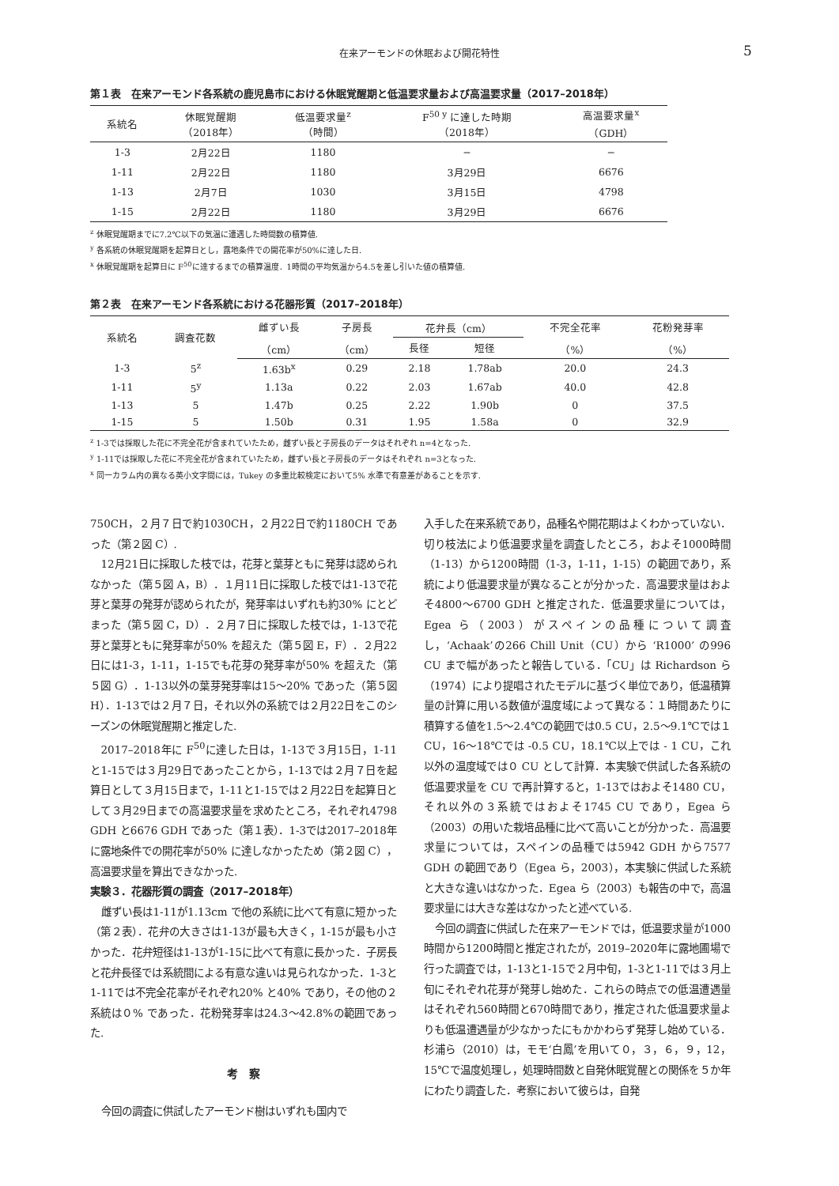在来アーモンドの休眠および開花特性 5
第１表　在来アーモンド各系統の鹿児島市における休眠覚醒期と低温要求量および高温要求量（2017–2018年）
| 系統名 | 休眠覚醒期 （2018年） | 低温要求量<sup>z</sup> （時間） | F<sup>50 y</sup> に達した時期 （2018年） | 高温要求量<sup>x</sup> （GDH） |
| --- | --- | --- | --- | --- |
| 1-3 | 2月22日 | 1180 | − | − |
| 1-11 | 2月22日 | 1180 | 3月29日 | 6676 |
| 1-13 | 2月7日 | 1030 | 3月15日 | 4798 |
| 1-15 | 2月22日 | 1180 | 3月29日 | 6676 |
<sup>z</sup> 休眠覚醒期までに7.2℃以下の気温に遭遇した時間数の積算値.
<sup>y</sup> 各系統の休眠覚醒期を起算日とし，露地条件での開花率が50%に達した日.
<sup>x</sup> 休眠覚醒期を起算日に F<sup>50</sup>に達するまでの積算温度．1時間の平均気温から4.5を差し引いた値の積算値.
第２表　在来アーモンド各系統における花器形質（2017–2018年）
| 系統名 | 調査花数 | 雌ずい長 | 子房長 | 花弁長（cm） | | 不完全花率 | 花粉発芽率 |
| --- | --- | --- | --- | --- | --- | --- | --- |
| | | （cm） | （cm） | 長径 | 短径 | （%） | （%） |
| 1-3 | 5<sup>z</sup> | 1.63b<sup>x</sup> | 0.29 | 2.18 | 1.78ab | 20.0 | 24.3 |
| 1-11 | 5<sup>y</sup> | 1.13a | 0.22 | 2.03 | 1.67ab | 40.0 | 42.8 |
| 1-13 | 5 | 1.47b | 0.25 | 2.22 | 1.90b | 0 | 37.5 |
| 1-15 | 5 | 1.50b | 0.31 | 1.95 | 1.58a | 0 | 32.9 |
<sup>z</sup> 1-3では採取した花に不完全花が含まれていたため，雌ずい長と子房長のデータはそれぞれ n=4となった.
<sup>y</sup> 1-11では採取した花に不完全花が含まれていたため，雌ずい長と子房長のデータはそれぞれ n=3となった.
<sup>x</sup> 同一カラム内の異なる英小文字間には，Tukey の多重比較検定において5% 水準で有意差があることを示す.
750CH，２月７日で約1030CH，２月22日で約1180CH であった（第２図 C）.
12月21日に採取した枝では，花芽と葉芽ともに発芽は認められなかった（第５図 A，B）．１月11日に採取した枝では1-13で花芽と葉芽の発芽が認められたが，発芽率はいずれも約30% にとどまった（第５図 C，D）．２月７日に採取した枝では，1-13で花芽と葉芽ともに発芽率が50% を超えた（第５図 E，F）．２月22日には1-3，1-11，1-15でも花芽の発芽率が50% を超えた（第５図 G）．1-13以外の葉芽発芽率は15～20% であった（第５図 H）．1-13では２月７日，それ以外の系統では２月22日をこのシーズンの休眠覚醒期と推定した.
2017–2018年に F<sup>50</sup>に達した日は，1-13で３月15日，1-11と1-15では３月29日であったことから，1-13では２月７日を起算日として３月15日まで，1-11と1-15では２月22日を起算日として３月29日までの高温要求量を求めたところ，それぞれ4798 GDH と6676 GDH であった（第１表）．1-3では2017–2018年に露地条件での開花率が50% に達しなかったため（第２図 C），高温要求量を算出できなかった.
実験３．花器形質の調査（2017–2018年）
雌ずい長は1-11が1.13cm で他の系統に比べて有意に短かった（第２表）．花弁の大きさは1-13が最も大きく，1-15が最も小さかった．花弁短径は1-13が1-15に比べて有意に長かった．子房長と花弁長径では系統間による有意な違いは見られなかった．1-3と1-11では不完全花率がそれぞれ20% と40% であり，その他の２系統は０% であった．花粉発芽率は24.3～42.8%の範囲であった.
考　察
今回の調査に供試したアーモンド樹はいずれも国内で
入手した在来系統であり，品種名や開花期はよくわかっていない．切り枝法により低温要求量を調査したところ，およそ1000時間（1-13）から1200時間（1-3，1-11，1-15）の範囲であり，系統により低温要求量が異なることが分かった．高温要求量はおよそ4800～6700 GDH と推定された．低温要求量については，Egea ら（2003）がスペインの品種について調査し，‘Achaak’の266 Chill Unit（CU）から ‘R1000’ の996 CU まで幅があったと報告している．「CU」は Richardson ら（1974）により提唱されたモデルに基づく単位であり，低温積算量の計算に用いる数値が温度域によって異なる：１時間あたりに積算する値を1.5～2.4℃の範囲では0.5 CU，2.5～9.1℃では１ CU，16～18℃では -0.5 CU，18.1℃以上では - 1 CU，これ以外の温度域では０ CU として計算．本実験で供試した各系統の低温要求量を CU で再計算すると，1-13ではおよそ1480 CU，それ以外の３系統ではおよそ1745 CU であり，Egea ら（2003）の用いた栽培品種に比べて高いことが分かった．高温要求量については，スペインの品種では5942 GDH から7577 GDH の範囲であり（Egea ら，2003），本実験に供試した系統と大きな違いはなかった．Egea ら（2003）も報告の中で，高温要求量には大きな差はなかったと述べている.
今回の調査に供試した在来アーモンドでは，低温要求量が1000時間から1200時間と推定されたが，2019–2020年に露地圃場で行った調査では，1-13と1-15で２月中旬，1-3と1-11では３月上旬にそれぞれ花芽が発芽し始めた．これらの時点での低温遭遇量はそれぞれ560時間と670時間であり，推定された低温要求量よりも低温遭遇量が少なかったにもかかわらず発芽し始めている．杉浦ら（2010）は，モモ‘白鳳’を用いて０，３，６，９，12，15℃で温度処理し，処理時間数と自発休眠覚醒との関係を５か年にわたり調査した．考察において彼らは，自発